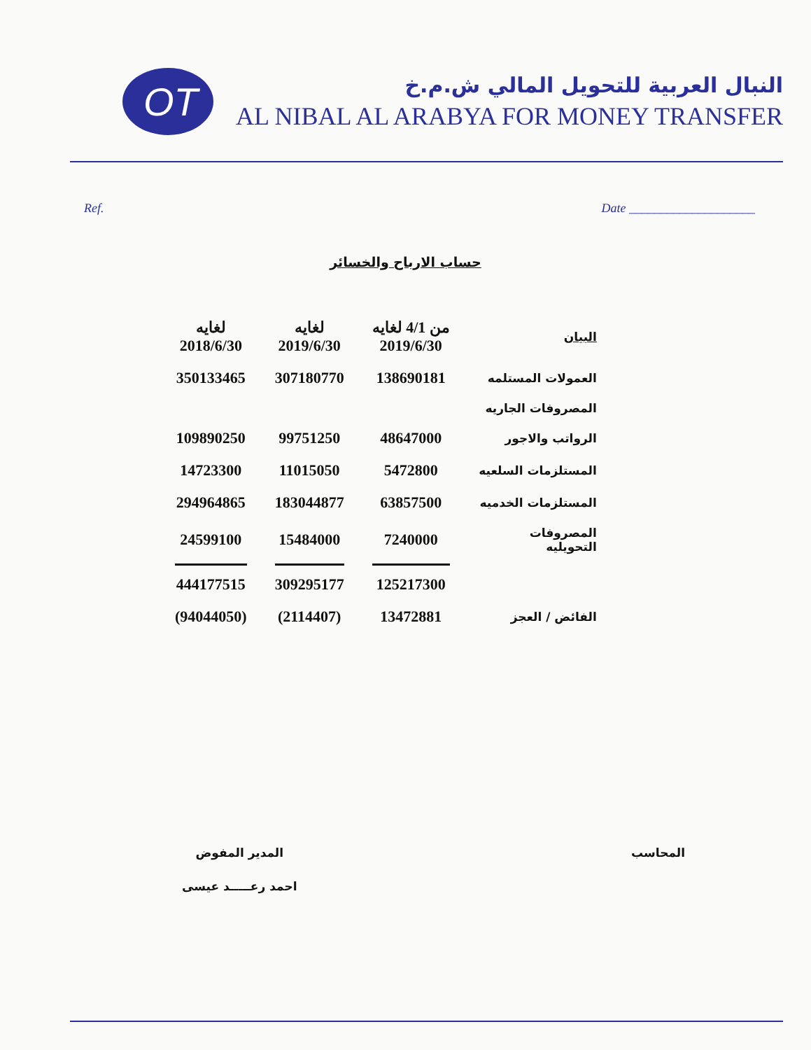OT
النبال العربية للتحويل المالي ش.م.خ
AL NIBAL AL ARABYA FOR MONEY TRANSFER
Ref. Date ____________________
حساب الارباح والخسائر
| البيان | من 4/1 لغايه 2019/6/30 | لغايه 2019/6/30 | لغايه 2018/6/30 |
| --- | --- | --- | --- |
| العمولات المستلمه | 138690181 | 307180770 | 350133465 |
| المصروفات الجاريه | | | |
| الرواتب والاجور | 48647000 | 99751250 | 109890250 |
| المستلزمات السلعيه | 5472800 | 11015050 | 14723300 |
| المستلزمات الخدميه | 63857500 | 183044877 | 294964865 |
| المصروفات التحويليه | 7240000 | 15484000 | 24599100 |
| | 125217300 | 309295177 | 444177515 |
| الفائض / العجز | 13472881 | (2114407) | (94044050) |
المدير المفوض
احمد رعـــــد عيسى
المحاسب